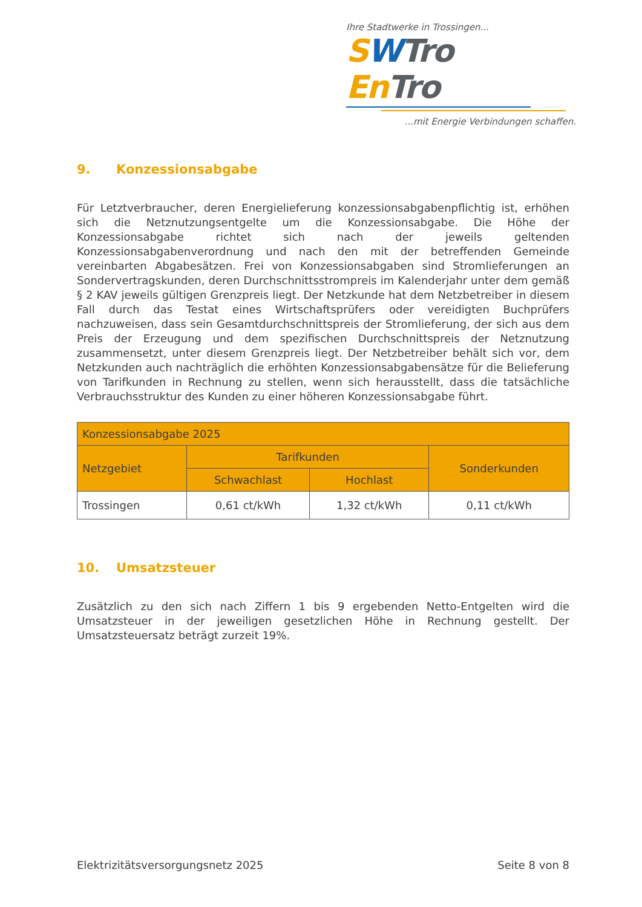Ihre Stadtwerke in Trossingen...
SWTro En Tro
...mit Energie Verbindungen schaffen.
9. Konzessionsabgabe
Für Letztverbraucher, deren Energielieferung konzessionsabgabenpflichtig ist, erhöhen sich die Netznutzungsentgelte um die Konzessionsabgabe. Die Höhe der Konzessionsabgabe richtet sich nach der jeweils geltenden Konzessionsabgabenverordnung und nach den mit der betreffenden Gemeinde vereinbarten Abgabesätzen. Frei von Konzessionsabgaben sind Stromlieferungen an Sondervertragskunden, deren Durchschnittsstrompreis im Kalenderjahr unter dem gemäß § 2 KAV jeweils gültigen Grenzpreis liegt. Der Netzkunde hat dem Netzbetreiber in diesem Fall durch das Testat eines Wirtschaftsprüfers oder vereidigten Buchprüfers nachzuweisen, dass sein Gesamtdurchschnittspreis der Stromlieferung, der sich aus dem Preis der Erzeugung und dem spezifischen Durchschnittspreis der Netznutzung zusammensetzt, unter diesem Grenzpreis liegt. Der Netzbetreiber behält sich vor, dem Netzkunden auch nachträglich die erhöhten Konzessionsabgabensätze für die Belieferung von Tarifkunden in Rechnung zu stellen, wenn sich herausstellt, dass die tatsächliche Verbrauchsstruktur des Kunden zu einer höheren Konzessionsabgabe führt.
| Konzessionsabgabe 2025 | | | |
| --- | --- | --- | --- |
| Netzgebiet | Tarifkunden | | Sonderkunden |
| | Schwachlast | Hochlast | |
| Trossingen | 0,61 ct/kWh | 1,32 ct/kWh | 0,11 ct/kWh |
10. Umsatzsteuer
Zusätzlich zu den sich nach Ziffern 1 bis 9 ergebenden Netto-Entgelten wird die Umsatzsteuer in der jeweiligen gesetzlichen Höhe in Rechnung gestellt. Der Umsatzsteuersatz beträgt zurzeit 19%.
Elektrizitätsversorgungsnetz 2025 Seite 8 von 8